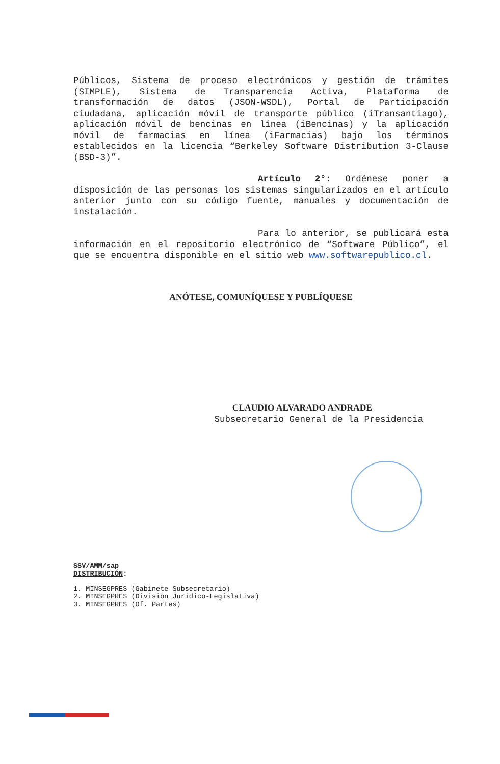Públicos, Sistema de proceso electrónicos y gestión de trámites (SIMPLE), Sistema de Transparencia Activa, Plataforma de transformación de datos (JSON-WSDL), Portal de Participación ciudadana, aplicación móvil de transporte público (iTransantiago), aplicación móvil de bencinas en línea (iBencinas) y la aplicación móvil de farmacias en línea (iFarmacias) bajo los términos establecidos en la licencia “Berkeley Software Distribution 3-Clause (BSD-3)”.
Artículo 2°: Ordénese poner a disposición de las personas los sistemas singularizados en el artículo anterior junto con su código fuente, manuales y documentación de instalación.
Para lo anterior, se publicará esta información en el repositorio electrónico de “Software Público”, el que se encuentra disponible en el sitio web www.softwarepublico.cl.
ANÓTESE, COMUNÍQUESE Y PUBLÍQUESE
CLAUDIO ALVARADO ANDRADE
Subsecretario General de la Presidencia
SSV/AMM/sap
DISTRIBUCIÓN:
1. MINSEGPRES (Gabinete Subsecretario)
2. MINSEGPRES (División Jurídico-Legislativa)
3. MINSEGPRES (Of. Partes)